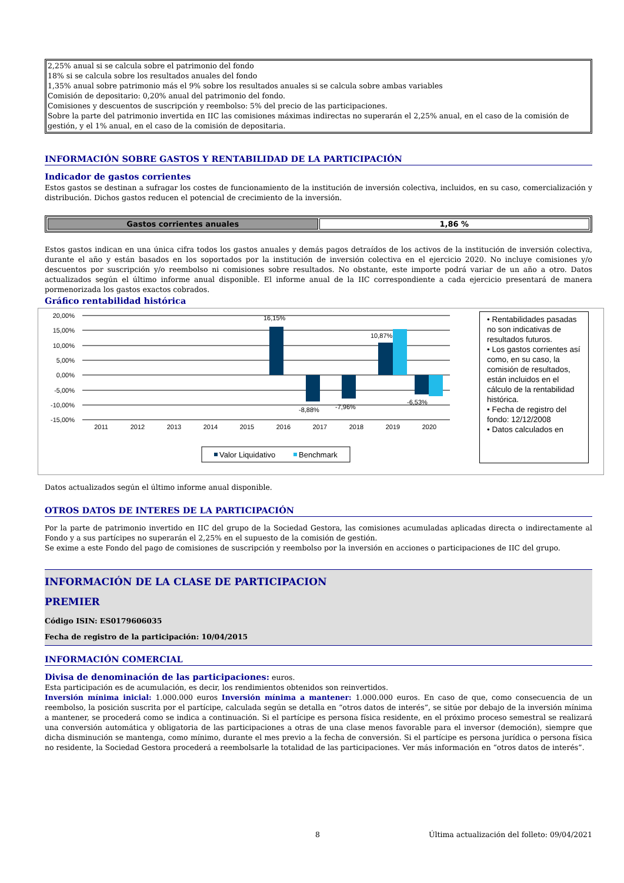2,25% anual si se calcula sobre el patrimonio del fondo
18% si se calcula sobre los resultados anuales del fondo
1,35% anual sobre patrimonio más el 9% sobre los resultados anuales si se calcula sobre ambas variables
Comisión de depositario: 0,20% anual del patrimonio del fondo.
Comisiones y descuentos de suscripción y reembolso: 5% del precio de las participaciones.
Sobre la parte del patrimonio invertida en IIC las comisiones máximas indirectas no superarán el 2,25% anual, en el caso de la comisión de gestión, y el 1% anual, en el caso de la comisión de depositaria.
INFORMACIÓN SOBRE GASTOS Y RENTABILIDAD DE LA PARTICIPACIÓN
Indicador de gastos corrientes
Estos gastos se destinan a sufragar los costes de funcionamiento de la institución de inversión colectiva, incluidos, en su caso, comercialización y distribución. Dichos gastos reducen el potencial de crecimiento de la inversión.
| Gastos corrientes anuales | 1,86 % |
Estos gastos indican en una única cifra todos los gastos anuales y demás pagos detraídos de los activos de la institución de inversión colectiva, durante el año y están basados en los soportados por la institución de inversión colectiva en el ejercicio 2020. No incluye comisiones y/o descuentos por suscripción y/o reembolso ni comisiones sobre resultados. No obstante, este importe podrá variar de un año a otro. Datos actualizados según el último informe anual disponible. El informe anual de la IIC correspondiente a cada ejercicio presentará de manera pormenorizada los gastos exactos cobrados.
Gráfico rentabilidad histórica
20,00%
15,00%
10,00%
5,00%
0,00%
-5,00%
-10,00%
-15,00%
16,15%
-8,88%
-7,96%
10,87%
-6,53%
2011
2012
2013
2014
2015
2016
2017
2018
2019
2020
Valor Liquidativo
Benchmark
• Rentabilidades pasadas no son indicativas de resultados futuros.
• Los gastos corrientes así como, en su caso, la comisión de resultados, están incluidos en el cálculo de la rentabilidad histórica.
• Fecha de registro del fondo: 12/12/2008
• Datos calculados en
Datos actualizados según el último informe anual disponible.
OTROS DATOS DE INTERES DE LA PARTICIPACIÓN
Por la parte de patrimonio invertido en IIC del grupo de la Sociedad Gestora, las comisiones acumuladas aplicadas directa o indirectamente al Fondo y a sus partícipes no superarán el 2,25% en el supuesto de la comisión de gestión.
Se exime a este Fondo del pago de comisiones de suscripción y reembolso por la inversión en acciones o participaciones de IIC del grupo.
INFORMACIÓN DE LA CLASE DE PARTICIPACION
PREMIER
Código ISIN: ES0179606035
Fecha de registro de la participación: 10/04/2015
INFORMACIÓN COMERCIAL
Divisa de denominación de las participaciones: euros.
Esta participación es de acumulación, es decir, los rendimientos obtenidos son reinvertidos.
Inversión mínima inicial: 1.000.000 euros Inversión mínima a mantener: 1.000.000 euros. En caso de que, como consecuencia de un reembolso, la posición suscrita por el partícipe, calculada según se detalla en “otros datos de interés”, se sitúe por debajo de la inversión mínima a mantener, se procederá como se indica a continuación. Si el partícipe es persona física residente, en el próximo proceso semestral se realizará una conversión automática y obligatoria de las participaciones a otras de una clase menos favorable para el inversor (democión), siempre que dicha disminución se mantenga, como mínimo, durante el mes previo a la fecha de conversión. Si el partícipe es persona jurídica o persona física no residente, la Sociedad Gestora procederá a reembolsarle la totalidad de las participaciones. Ver más información en “otros datos de interés”.
8 Última actualización del folleto: 09/04/2021